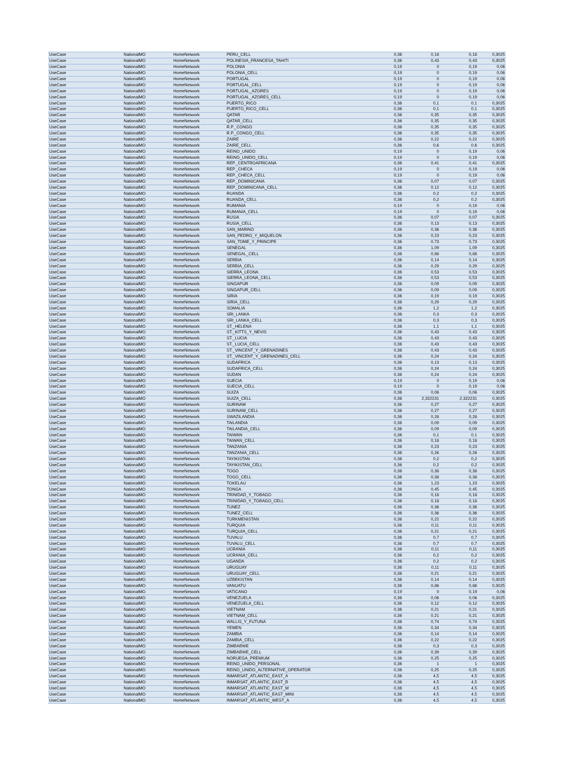| UseCase | NationalMO | HomeNetwork | PERU_CELL | 0,36 | 0,18 | 0,18 | 0,3025 |
| UseCase | NationalMO | HomeNetwork | POLINESIA_FRANCESA_TAHITI | 0,36 | 0,43 | 0,43 | 0,3025 |
| UseCase | NationalMO | HomeNetwork | POLONIA | 0,19 | 0 | 0,19 | 0,06 |
| UseCase | NationalMO | HomeNetwork | POLONIA_CELL | 0,19 | 0 | 0,19 | 0,06 |
| UseCase | NationalMO | HomeNetwork | PORTUGAL | 0,19 | 0 | 0,19 | 0,06 |
| UseCase | NationalMO | HomeNetwork | PORTUGAL_CELL | 0,19 | 0 | 0,19 | 0,06 |
| UseCase | NationalMO | HomeNetwork | PORTUGAL_AZORES | 0,19 | 0 | 0,19 | 0,06 |
| UseCase | NationalMO | HomeNetwork | PORTUGAL_AZORES_CELL | 0,19 | 0 | 0,19 | 0,06 |
| UseCase | NationalMO | HomeNetwork | PUERTO_RICO | 0,36 | 0,1 | 0,1 | 0,3025 |
| UseCase | NationalMO | HomeNetwork | PUERTO_RICO_CELL | 0,36 | 0,1 | 0,1 | 0,3025 |
| UseCase | NationalMO | HomeNetwork | QATAR | 0,36 | 0,35 | 0,35 | 0,3025 |
| UseCase | NationalMO | HomeNetwork | QATAR_CELL | 0,36 | 0,35 | 0,35 | 0,3025 |
| UseCase | NationalMO | HomeNetwork | R.P._CONGO | 0,36 | 0,35 | 0,35 | 0,3025 |
| UseCase | NationalMO | HomeNetwork | R.P._CONGO_CELL | 0,36 | 0,35 | 0,35 | 0,3025 |
| UseCase | NationalMO | HomeNetwork | ZAIRE | 0,36 | 0,22 | 0,22 | 0,3025 |
| UseCase | NationalMO | HomeNetwork | ZAIRE_CELL | 0,36 | 0,6 | 0,6 | 0,3025 |
| UseCase | NationalMO | HomeNetwork | REINO_UNIDO | 0,19 | 0 | 0,19 | 0,06 |
| UseCase | NationalMO | HomeNetwork | REINO_UNIDO_CELL | 0,19 | 0 | 0,19 | 0,06 |
| UseCase | NationalMO | HomeNetwork | REP._CENTROAFRICANA | 0,36 | 0,41 | 0,41 | 0,3025 |
| UseCase | NationalMO | HomeNetwork | REP._CHECA | 0,19 | 0 | 0,19 | 0,06 |
| UseCase | NationalMO | HomeNetwork | REP._CHECA_CELL | 0,19 | 0 | 0,19 | 0,06 |
| UseCase | NationalMO | HomeNetwork | REP._DOMINICANA | 0,36 | 0,07 | 0,07 | 0,3025 |
| UseCase | NationalMO | HomeNetwork | REP._DOMINICANA_CELL | 0,36 | 0,12 | 0,12 | 0,3025 |
| UseCase | NationalMO | HomeNetwork | RUANDA | 0,36 | 0,2 | 0,2 | 0,3025 |
| UseCase | NationalMO | HomeNetwork | RUANDA_CELL | 0,36 | 0,2 | 0,2 | 0,3025 |
| UseCase | NationalMO | HomeNetwork | RUMANIA | 0,19 | 0 | 0,19 | 0,06 |
| UseCase | NationalMO | HomeNetwork | RUMANIA_CELL | 0,19 | 0 | 0,19 | 0,06 |
| UseCase | NationalMO | HomeNetwork | RUSIA | 0,36 | 0,07 | 0,07 | 0,3025 |
| UseCase | NationalMO | HomeNetwork | RUSIA_CELL | 0,36 | 0,13 | 0,13 | 0,3025 |
| UseCase | NationalMO | HomeNetwork | SAN_MARINO | 0,36 | 0,36 | 0,36 | 0,3025 |
| UseCase | NationalMO | HomeNetwork | SAN_PEDRO_Y_MIQUELON | 0,36 | 0,23 | 0,23 | 0,3025 |
| UseCase | NationalMO | HomeNetwork | SAN_TOME_Y_PRINCIPE | 0,36 | 0,73 | 0,73 | 0,3025 |
| UseCase | NationalMO | HomeNetwork | SENEGAL | 0,36 | 1,09 | 1,09 | 0,3025 |
| UseCase | NationalMO | HomeNetwork | SENEGAL_CELL | 0,36 | 0,88 | 0,88 | 0,3025 |
| UseCase | NationalMO | HomeNetwork | SERBIA | 0,36 | 0,14 | 0,14 | 0,3025 |
| UseCase | NationalMO | HomeNetwork | SERBIA_CELL | 0,36 | 0,29 | 0,29 | 0,3025 |
| UseCase | NationalMO | HomeNetwork | SIERRA_LEONA | 0,36 | 0,53 | 0,53 | 0,3025 |
| UseCase | NationalMO | HomeNetwork | SIERRA_LEONA_CELL | 0,36 | 0,53 | 0,53 | 0,3025 |
| UseCase | NationalMO | HomeNetwork | SINGAPUR | 0,36 | 0,09 | 0,09 | 0,3025 |
| UseCase | NationalMO | HomeNetwork | SINGAPUR_CELL | 0,36 | 0,09 | 0,09 | 0,3025 |
| UseCase | NationalMO | HomeNetwork | SIRIA | 0,36 | 0,19 | 0,19 | 0,3025 |
| UseCase | NationalMO | HomeNetwork | SIRIA_CELL | 0,36 | 0,29 | 0,29 | 0,3025 |
| UseCase | NationalMO | HomeNetwork | SOMALIA | 0,36 | 1,2 | 1,2 | 0,3025 |
| UseCase | NationalMO | HomeNetwork | SRI_LANKA | 0,36 | 0,3 | 0,3 | 0,3025 |
| UseCase | NationalMO | HomeNetwork | SRI_LANKA_CELL | 0,36 | 0,3 | 0,3 | 0,3025 |
| UseCase | NationalMO | HomeNetwork | ST._HELENA | 0,36 | 1,1 | 1,1 | 0,3025 |
| UseCase | NationalMO | HomeNetwork | ST._KITTS_Y_NEVIS | 0,36 | 0,43 | 0,43 | 0,3025 |
| UseCase | NationalMO | HomeNetwork | ST._LUCIA | 0,36 | 0,43 | 0,43 | 0,3025 |
| UseCase | NationalMO | HomeNetwork | ST._LUCIA_CELL | 0,36 | 0,43 | 0,43 | 0,3025 |
| UseCase | NationalMO | HomeNetwork | ST._VINCENT_Y_GRENADINES | 0,36 | 0,43 | 0,43 | 0,3025 |
| UseCase | NationalMO | HomeNetwork | ST._VINCENT_Y_GRENADINES_CELL | 0,36 | 0,24 | 0,24 | 0,3025 |
| UseCase | NationalMO | HomeNetwork | SUDAFRICA | 0,36 | 0,13 | 0,13 | 0,3025 |
| UseCase | NationalMO | HomeNetwork | SUDAFRICA_CELL | 0,36 | 0,24 | 0,24 | 0,3025 |
| UseCase | NationalMO | HomeNetwork | SUDAN | 0,36 | 0,24 | 0,24 | 0,3025 |
| UseCase | NationalMO | HomeNetwork | SUECIA | 0,19 | 0 | 0,19 | 0,06 |
| UseCase | NationalMO | HomeNetwork | SUECIA_CELL | 0,19 | 0 | 0,19 | 0,06 |
| UseCase | NationalMO | HomeNetwork | SUIZA | 0,36 | 0,06 | 0,06 | 0,3025 |
| UseCase | NationalMO | HomeNetwork | SUIZA_CELL | 0,36 | 2,322231 | 2,322231 | 0,3025 |
| UseCase | NationalMO | HomeNetwork | SURINAM | 0,36 | 0,27 | 0,27 | 0,3025 |
| UseCase | NationalMO | HomeNetwork | SURINAM_CELL | 0,36 | 0,27 | 0,27 | 0,3025 |
| UseCase | NationalMO | HomeNetwork | SWAZILANDIA | 0,36 | 0,28 | 0,28 | 0,3025 |
| UseCase | NationalMO | HomeNetwork | TAILANDIA | 0,36 | 0,09 | 0,09 | 0,3025 |
| UseCase | NationalMO | HomeNetwork | TAILANDIA_CELL | 0,36 | 0,09 | 0,09 | 0,3025 |
| UseCase | NationalMO | HomeNetwork | TAIWAN | 0,36 | 0,1 | 0,1 | 0,3025 |
| UseCase | NationalMO | HomeNetwork | TAIWAN_CELL | 0,36 | 0,18 | 0,18 | 0,3025 |
| UseCase | NationalMO | HomeNetwork | TANZANIA | 0,36 | 0,23 | 0,23 | 0,3025 |
| UseCase | NationalMO | HomeNetwork | TANZANIA_CELL | 0,36 | 0,26 | 0,26 | 0,3025 |
| UseCase | NationalMO | HomeNetwork | TAYIKISTAN | 0,36 | 0,2 | 0,2 | 0,3025 |
| UseCase | NationalMO | HomeNetwork | TAYIKISTAN_CELL | 0,36 | 0,2 | 0,2 | 0,3025 |
| UseCase | NationalMO | HomeNetwork | TOGO | 0,36 | 0,38 | 0,38 | 0,3025 |
| UseCase | NationalMO | HomeNetwork | TOGO_CELL | 0,36 | 0,38 | 0,38 | 0,3025 |
| UseCase | NationalMO | HomeNetwork | TOKELAU | 0,36 | 1,23 | 1,23 | 0,3025 |
| UseCase | NationalMO | HomeNetwork | TONGA | 0,36 | 0,45 | 0,45 | 0,3025 |
| UseCase | NationalMO | HomeNetwork | TRINIDAD_Y_TOBAGO | 0,36 | 0,18 | 0,18 | 0,3025 |
| UseCase | NationalMO | HomeNetwork | TRINIDAD_Y_TOBAGO_CELL | 0,36 | 0,18 | 0,18 | 0,3025 |
| UseCase | NationalMO | HomeNetwork | TUNEZ | 0,36 | 0,36 | 0,36 | 0,3025 |
| UseCase | NationalMO | HomeNetwork | TUNEZ_CELL | 0,36 | 0,36 | 0,36 | 0,3025 |
| UseCase | NationalMO | HomeNetwork | TURKMENISTAN | 0,36 | 0,22 | 0,22 | 0,3025 |
| UseCase | NationalMO | HomeNetwork | TURQUIA | 0,36 | 0,11 | 0,11 | 0,3025 |
| UseCase | NationalMO | HomeNetwork | TURQUIA_CELL | 0,36 | 0,21 | 0,21 | 0,3025 |
| UseCase | NationalMO | HomeNetwork | TUVALU | 0,36 | 0,7 | 0,7 | 0,3025 |
| UseCase | NationalMO | HomeNetwork | TUVALU_CELL | 0,36 | 0,7 | 0,7 | 0,3025 |
| UseCase | NationalMO | HomeNetwork | UCRANIA | 0,36 | 0,11 | 0,11 | 0,3025 |
| UseCase | NationalMO | HomeNetwork | UCRANIA_CELL | 0,36 | 0,2 | 0,2 | 0,3025 |
| UseCase | NationalMO | HomeNetwork | UGANDA | 0,36 | 0,2 | 0,2 | 0,3025 |
| UseCase | NationalMO | HomeNetwork | URUGUAY | 0,36 | 0,11 | 0,11 | 0,3025 |
| UseCase | NationalMO | HomeNetwork | URUGUAY_CELL | 0,36 | 0,21 | 0,21 | 0,3025 |
| UseCase | NationalMO | HomeNetwork | UZBEKISTAN | 0,36 | 0,14 | 0,14 | 0,3025 |
| UseCase | NationalMO | HomeNetwork | VANUATU | 0,36 | 0,86 | 0,86 | 0,3025 |
| UseCase | NationalMO | HomeNetwork | VATICANO | 0,19 | 0 | 0,19 | 0,06 |
| UseCase | NationalMO | HomeNetwork | VENEZUELA | 0,36 | 0,06 | 0,06 | 0,3025 |
| UseCase | NationalMO | HomeNetwork | VENEZUELA_CELL | 0,36 | 0,12 | 0,12 | 0,3025 |
| UseCase | NationalMO | HomeNetwork | VIETNAM | 0,36 | 0,21 | 0,21 | 0,3025 |
| UseCase | NationalMO | HomeNetwork | VIETNAM_CELL | 0,36 | 0,21 | 0,21 | 0,3025 |
| UseCase | NationalMO | HomeNetwork | WALLIS_Y_FUTUNA | 0,36 | 0,74 | 0,74 | 0,3025 |
| UseCase | NationalMO | HomeNetwork | YEMEN | 0,36 | 0,34 | 0,34 | 0,3025 |
| UseCase | NationalMO | HomeNetwork | ZAMBIA | 0,36 | 0,14 | 0,14 | 0,3025 |
| UseCase | NationalMO | HomeNetwork | ZAMBIA_CELL | 0,36 | 0,22 | 0,22 | 0,3025 |
| UseCase | NationalMO | HomeNetwork | ZIMBABWE | 0,36 | 0,3 | 0,3 | 0,3025 |
| UseCase | NationalMO | HomeNetwork | ZIMBABWE_CELL | 0,36 | 0,39 | 0,39 | 0,3025 |
| UseCase | NationalMO | HomeNetwork | NORUEGA_PREMIUM | 0,36 | 0,25 | 0,25 | 0,3025 |
| UseCase | NationalMO | HomeNetwork | REINO_UNIDO_PERSONAL | 0,36 | 1 | 1 | 0,3025 |
| UseCase | NationalMO | HomeNetwork | REINO_UNIDO_ALTERNATIVE_OPERATOR | 0,36 | 0,25 | 0,25 | 0,3025 |
| UseCase | NationalMO | HomeNetwork | INMARSAT_ATLANTIC_EAST_A | 0,36 | 4,5 | 4,5 | 0,3025 |
| UseCase | NationalMO | HomeNetwork | INMARSAT_ATLANTIC_EAST_B | 0,36 | 4,5 | 4,5 | 0,3025 |
| UseCase | NationalMO | HomeNetwork | INMARSAT_ATLANTIC_EAST_M | 0,36 | 4,5 | 4,5 | 0,3025 |
| UseCase | NationalMO | HomeNetwork | INMARSAT_ATLANTIC_EAST_MINI | 0,36 | 4,5 | 4,5 | 0,3025 |
| UseCase | NationalMO | HomeNetwork | INMARSAT_ATLANTIC_WEST_A | 0,36 | 4,5 | 4,5 | 0,3025 |